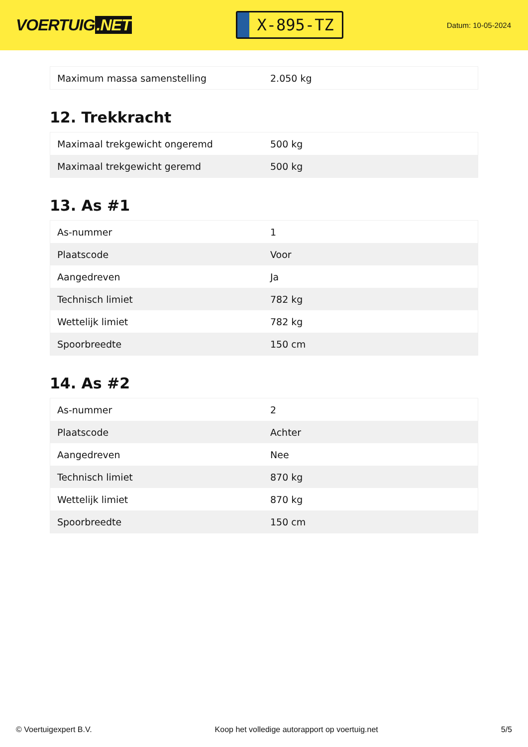VOERTUIG.NET
X-895-TZ
Datum: 10-05-2024
| Maximum massa samenstelling | 2.050 kg |
12. Trekkracht
| Maximaal trekgewicht ongeremd | 500 kg |
| Maximaal trekgewicht geremd | 500 kg |
13. As #1
| As-nummer | 1 |
| Plaatscode | Voor |
| Aangedreven | Ja |
| Technisch limiet | 782 kg |
| Wettelijk limiet | 782 kg |
| Spoorbreedte | 150 cm |
14. As #2
| As-nummer | 2 |
| Plaatscode | Achter |
| Aangedreven | Nee |
| Technisch limiet | 870 kg |
| Wettelijk limiet | 870 kg |
| Spoorbreedte | 150 cm |
© Voertuigexpert B.V. Koop het volledige autorapport op voertuig.net 5/5